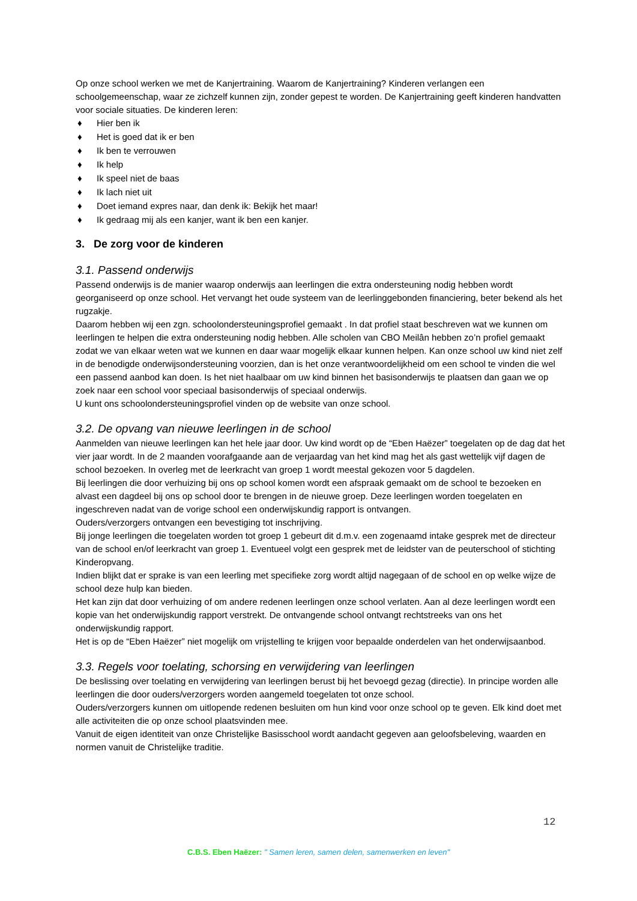Op onze school werken we met de Kanjertraining. Waarom de Kanjertraining? Kinderen verlangen een schoolgemeenschap, waar ze zichzelf kunnen zijn, zonder gepest te worden. De Kanjertraining geeft kinderen handvatten voor sociale situaties. De kinderen leren:
♦ Hier ben ik
♦ Het is goed dat ik er ben
♦ Ik ben te verrouwen
♦ Ik help
♦ Ik speel niet de baas
♦ Ik lach niet uit
♦ Doet iemand expres naar, dan denk ik: Bekijk het maar!
♦ Ik gedraag mij als een kanjer, want ik ben een kanjer.
3. De zorg voor de kinderen
3.1. Passend onderwijs
Passend onderwijs is de manier waarop onderwijs aan leerlingen die extra ondersteuning nodig hebben wordt georganiseerd op onze school. Het vervangt het oude systeem van de leerlinggebonden financiering, beter bekend als het rugzakje.
Daarom hebben wij een zgn. schoolondersteuningsprofiel gemaakt . In dat profiel staat beschreven wat we kunnen om leerlingen te helpen die extra ondersteuning nodig hebben. Alle scholen van CBO Meilân hebben zo’n profiel gemaakt zodat we van elkaar weten wat we kunnen en daar waar mogelijk elkaar kunnen helpen. Kan onze school uw kind niet zelf in de benodigde onderwijsondersteuning voorzien, dan is het onze verantwoordelijkheid om een school te vinden die wel een passend aanbod kan doen. Is het niet haalbaar om uw kind binnen het basisonderwijs te plaatsen dan gaan we op zoek naar een school voor speciaal basisonderwijs of speciaal onderwijs.
U kunt ons schoolondersteuningsprofiel vinden op de website van onze school.
3.2. De opvang van nieuwe leerlingen in de school
Aanmelden van nieuwe leerlingen kan het hele jaar door. Uw kind wordt op de “Eben Haëzer” toegelaten op de dag dat het vier jaar wordt. In de 2 maanden voorafgaande aan de verjaardag van het kind mag het als gast wettelijk vijf dagen de school bezoeken. In overleg met de leerkracht van groep 1 wordt meestal gekozen voor 5 dagdelen.
Bij leerlingen die door verhuizing bij ons op school komen wordt een afspraak gemaakt om de school te bezoeken en alvast een dagdeel bij ons op school door te brengen in de nieuwe groep. Deze leerlingen worden toegelaten en ingeschreven nadat van de vorige school een onderwijskundig rapport is ontvangen.
Ouders/verzorgers ontvangen een bevestiging tot inschrijving.
Bij jonge leerlingen die toegelaten worden tot groep 1 gebeurt dit d.m.v. een zogenaamd intake gesprek met de directeur van de school en/of leerkracht van groep 1. Eventueel volgt een gesprek met de leidster van de peuterschool of stichting Kinderopvang.
Indien blijkt dat er sprake is van een leerling met specifieke zorg wordt altijd nagegaan of de school en op welke wijze de school deze hulp kan bieden.
Het kan zijn dat door verhuizing of om andere redenen leerlingen onze school verlaten. Aan al deze leerlingen wordt een kopie van het onderwijskundig rapport verstrekt. De ontvangende school ontvangt rechtstreeks van ons het onderwijskundig rapport.
Het is op de “Eben Haëzer” niet mogelijk om vrijstelling te krijgen voor bepaalde onderdelen van het onderwijsaanbod.
3.3. Regels voor toelating, schorsing en verwijdering van leerlingen
De beslissing over toelating en verwijdering van leerlingen berust bij het bevoegd gezag (directie). In principe worden alle leerlingen die door ouders/verzorgers worden aangemeld toegelaten tot onze school.
Ouders/verzorgers kunnen om uitlopende redenen besluiten om hun kind voor onze school op te geven. Elk kind doet met alle activiteiten die op onze school plaatsvinden mee.
Vanuit de eigen identiteit van onze Christelijke Basisschool wordt aandacht gegeven aan geloofsbeleving, waarden en normen vanuit de Christelijke traditie.
12
C.B.S. Eben Haëzer: " Samen leren, samen delen, samenwerken en leven"